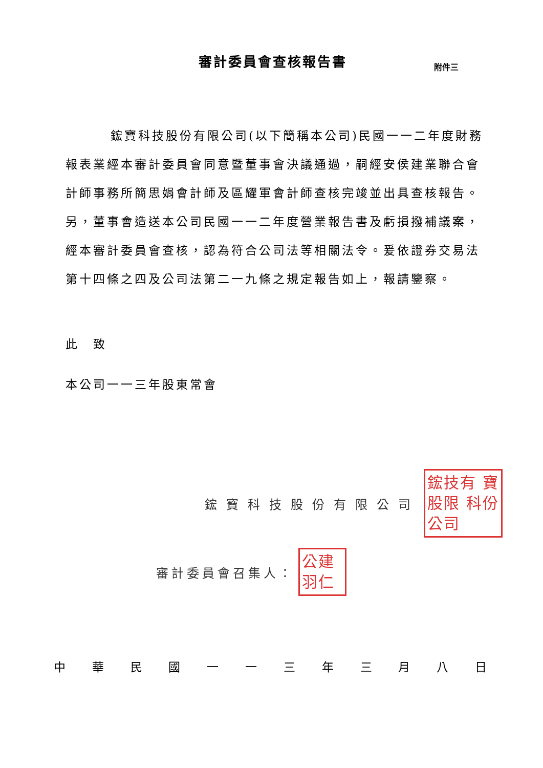審計委員會查核報告書
附件三
鋐寶科技股份有限公司(以下簡稱本公司)民國一一二年度財務報表業經本審計委員會同意暨董事會決議通過，嗣經安侯建業聯合會計師事務所簡思娟會計師及區耀軍會計師查核完竣並出具查核報告。另，董事會造送本公司民國一一二年度營業報告書及虧損撥補議案，經本審計委員會查核，認為符合公司法等相關法令。爰依證券交易法第十四條之四及公司法第二一九條之規定報告如上，報請鑒察。
此　致
本公司一一三年股東常會
鋐寶科技股份有限公司
鋐技有 寶股限 科份公司
審計委員會召集人：
公建 羽仁
中華民國一一三年三月八日